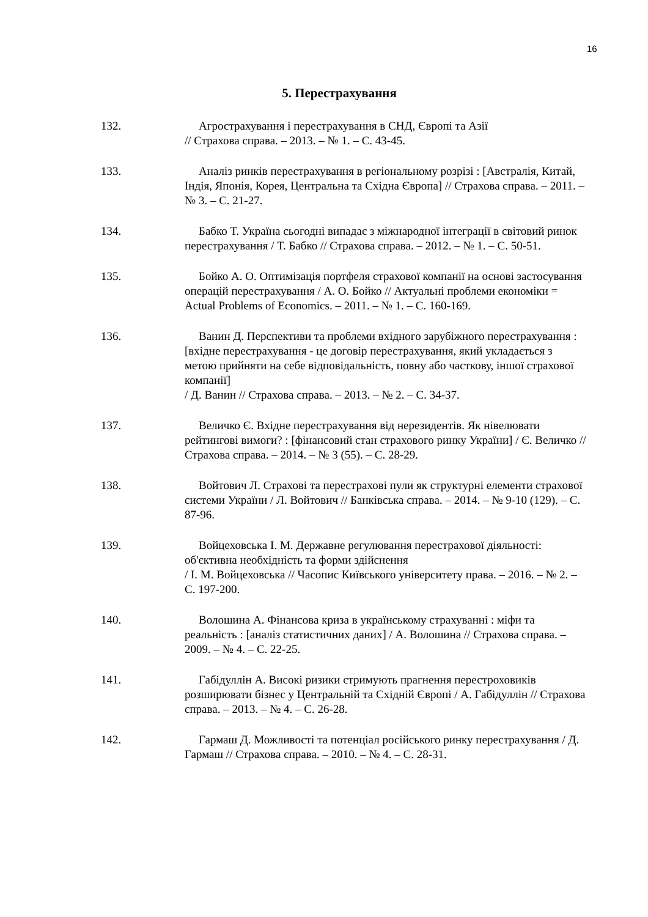16
5. Перестрахування
132. Агрострахування і перестрахування в СНД, Європі та Азії
// Страхова справа. – 2013. – № 1. – С. 43-45.
133. Аналіз ринків перестрахування в регіональному розрізі : [Австралія, Китай, Індія, Японія, Корея, Центральна та Східна Європа] // Страхова справа. – 2011. – № 3. – С. 21-27.
134. Бабко Т. Україна сьогодні випадає з міжнародної інтеграції в світовий ринок перестрахування / Т. Бабко // Страхова справа. – 2012. – № 1. – С. 50-51.
135. Бойко А. О. Оптимізація портфеля страхової компанії на основі застосування операцій перестрахування / А. О. Бойко // Актуальні проблеми економіки = Actual Problems of Economics. – 2011. – № 1. – С. 160-169.
136. Ванин Д. Перспективи та проблеми вхідного зарубіжного перестрахування : [вхідне перестрахування - це договір перестрахування, який укладається з метою прийняти на себе відповідальність, повну або часткову, іншої страхової компанії]
/ Д. Ванин // Страхова справа. – 2013. – № 2. – С. 34-37.
137. Величко Є. Вхідне перестрахування від нерезидентів. Як нівелювати рейтингові вимоги? : [фінансовий стан страхового ринку України] / Є. Величко // Страхова справа. – 2014. – № 3 (55). – С. 28-29.
138. Войтович Л. Страхові та перестрахові пули як структурні елементи страхової системи України / Л. Войтович // Банківська справа. – 2014. – № 9-10 (129). – С. 87-96.
139. Войцеховська І. М. Державне регулювання перестрахової діяльності: об'єктивна необхідність та форми здійснення
/ І. М. Войцеховська // Часопис Київського університету права. – 2016. – № 2. – С. 197-200.
140. Волошина А. Фінансова криза в українському страхуванні : міфи та реальність : [аналіз статистичних даних] / А. Волошина // Страхова справа. – 2009. – № 4. – С. 22-25.
141. Габідуллін А. Високі ризики стримують прагнення перестроховиків розширювати бізнес у Центральній та Східній Європі / А. Габідуллін // Страхова справа. – 2013. – № 4. – С. 26-28.
142. Гармаш Д. Можливості та потенціал російського ринку перестрахування / Д. Гармаш // Страхова справа. – 2010. – № 4. – С. 28-31.